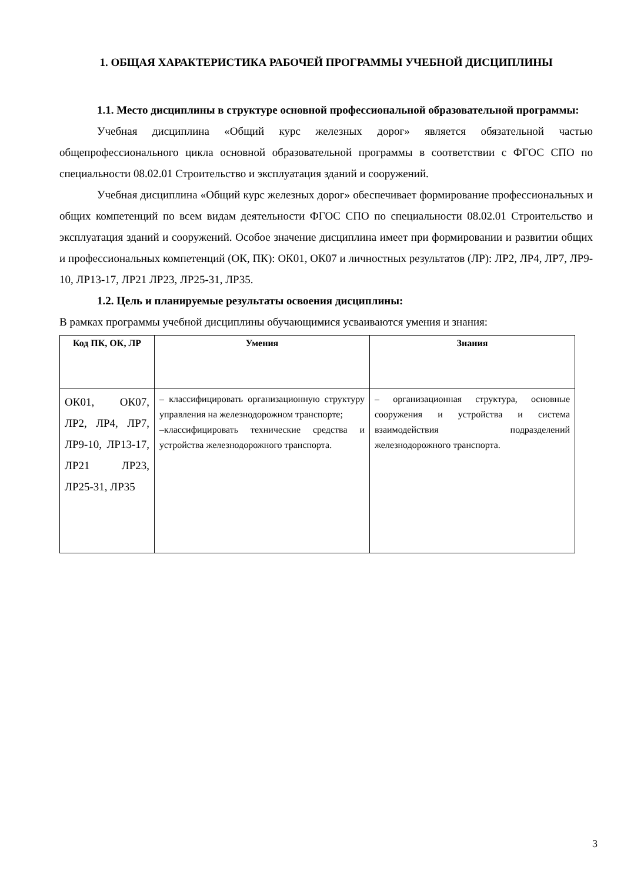1. ОБЩАЯ ХАРАКТЕРИСТИКА РАБОЧЕЙ ПРОГРАММЫ УЧЕБНОЙ ДИСЦИПЛИНЫ
1.1. Место дисциплины в структуре основной профессиональной образовательной программы:
Учебная дисциплина «Общий курс железных дорог» является обязательной частью общепрофессионального цикла основной образовательной программы в соответствии с ФГОС СПО по специальности 08.02.01 Строительство и эксплуатация зданий и сооружений.
Учебная дисциплина «Общий курс железных дорог» обеспечивает формирование профессиональных и общих компетенций по всем видам деятельности ФГОС СПО по специальности 08.02.01 Строительство и эксплуатация зданий и сооружений. Особое значение дисциплина имеет при формировании и развитии общих и профессиональных компетенций (ОК, ПК): ОК01, ОК07 и личностных результатов (ЛР): ЛР2, ЛР4, ЛР7, ЛР9-10, ЛР13-17, ЛР21 ЛР23, ЛР25-31, ЛР35.
1.2. Цель и планируемые результаты освоения дисциплины:
В рамках программы учебной дисциплины обучающимися усваиваются умения и знания:
| Код ПК, ОК, ЛР | Умения | Знания |
| --- | --- | --- |
| ОК01, ОК07, ЛР2, ЛР4, ЛР7, ЛР9-10, ЛР13-17, ЛР21 ЛР23, ЛР25-31, ЛР35 | – классифицировать организационную структуру управления на железнодорожном транспорте; –классифицировать технические средства и устройства железнодорожного транспорта. | – организационная структура, основные сооружения и устройства и система взаимодействия подразделений железнодорожного транспорта. |
3